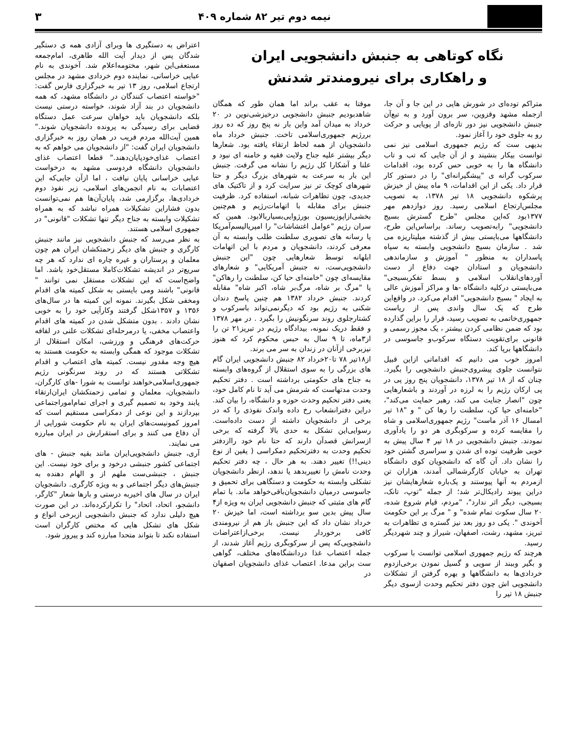نیمه دوم تیر ۸۲ شماره ۴۰۹ ۳
نگاه کوتاهی به جنبش دانشجویی ایران
و راهکاری برای نیرومندتر شدنش
متراکم توده‌ای در شورش هایی در این جا و آن جا، ازجمله مشهد وقزوین، سر برون آورد و به تبع‌آن جنبش دانشجویی نیز دور تازه‌ای از پویایی و حرکت رو به جلوی خود را آغاز نمود.
بدیهی ست که رژیم جمهوری اسلامی نیز نمی توانست بیکار بنشیند و از آن جایی که تب و تاب دانشگاه ها را به خوبی حس کرده بود، اقدامات سرکوب گرانه ی "پیشگیرانه‌ای" را در دستور کار قرار داد. یکی از این اقدامات، ۹ ماه پیش از خیزش پرشکوه دانشجویی ۱۸ تیر ۱۳۷۸، به تصویب مجلس‌ارتجاع اسلامی رسید. روز دوازدهم مهر ۱۳۷۷بود که‌این مجلس "طرح گسترش بسیج دانشجویی" رابه‌تصویب رساند. براساس‌این طرح، دانشگاهها می‌بایستی بیش از گذشته میلیتاریزه می شد . سازمان بسیج دانشجویی وابسته به سپاه پاسداران به منظور " آموزش و سازماندهی دانشجویان و استادان جهت دفاع از دست آوردهای‌انقلاب اسلامی و بسط تفکربسیجی" می‌بایستی درکلیه دانشگاه -ها و مراکز آموزش عالی به ایجاد " بسیج دانشجویی" اقدام می‌کرد. در واقع‌این طرح که یک سال واندی پس از ریاست جمهوری‌خاتمی به تصویب رسید، قرار را براین گذارده بود که ضمن نظامی کردن بیشتر ، یک مجوز رسمی و قانونی برای‌تقویت دستگاه سرکوب‌و جاسوسی در دانشگاهها برپا کند.
امروز خوب می دانیم که اقداماتی ازاین قبیل نتوانست جلوی پیشروی‌جنبش دانشجویی را بگیرد. چنان که از ۱۸ تیر ۱۳۷۸، دانشجویان پنج روز پی در پی ارکان رژیم را به لرزه در آوردند و باشعارهایی چون "انصار جنایت می کند، رهبر حمایت می‌کند"، "خامنه‌ای حیا کن، سلطنت را رها کن " و "۱۸ تیر امسال ۱۶ آذر ماست" رژیم جمهوری‌اسلامی و شاه را مقایسه کرده و سرکوبگری هر دو را یادآوری نمودند. جنبش دانشجویی در ۱۸ تیر ۴ سال پیش به خوبی ظرفیت توده ای شدن و سراسری گشتن خود را نشان داد. آن گاه که دانشجویان کوی دانشگاه تهران به خیابان کارگرشمالی آمدند، هزاران تن ازمردم به آنها پیوستند و یک‌باره شعارهایشان نیز دراین پیوند رادیکال‌تر شد؛ از جمله "توپ، تانک، بسیجی، دیگر اثر ندارد"، "مردم، قیام شروع شده، ۲۰ سال سکوت تمام شده" و " مرگ بر این حکومت آخوندی ". یکی دو روز بعد نیز گستره ی تظاهرات به تبریز، مشهد، رشت، اصفهان، شیراز و چند شهردیگر رسید.
هرچند که رژیم جمهوری اسلامی توانست با سرکوب و بگیر وببند از سویی و گسیل نمودن برخی‌ازدوم خردادی‌ها به دانشگاهها و بهره گرفتن از تشکلات دانشجویی اش چون دفتر تحکیم وحدت ازسوی دیگر جنبش ۱۸ تیر را
موقتا به عقب براند اما همان طور که همگان شاهدبودیم جنبش دانشجویی درخیزشی‌نوین در ۲۰ خرداد به میدان آمد واین بار نه پنج روز که ده روز بررژیم جمهوری‌اسلامی تاخت. جنبش خرداد ماه دانشجویان از همه لحاظ ارتقاء یافته بود. شعارها دیگر بیشتر علیه جناح ولایت فقیه و خامنه ای نبود و علنا و آشکارا کل رژیم را نشانه می گرفت. جنبش این بار به سرعت به شهرهای بزرگ دیگر و حتا شهرهای کوچک تر نیز سرایت کرد و از تاکتیک های جدیدی، چون تظاهرات شبانه، استفاده کرد. ظرفیت جنبش برای مقابله با اتهامات‌رژیم و هم‌چنین بخشی‌ازاپوزیسیون بورژوایی‌بسیاربالابود. همین که سران رژیم "عوامل اغتشاشات" را امپریالیسم‌آمریکا یا رسانه های تصویری سلطنت طلب وابسته به آن معرفی کردند، دانشجویان و مردم با این اتهامات ابلهانه توسط شعارهایی چون "این جنبش دانشجویی‌ست، نه جنبش آمریکایی" و شعارهای مقایسه‌ای چون "خامنه‌ای حیا کن، سلطنت را رهاکن" یا "مرگ بر شاه، مرگ‌بر شاه، اکبر شاه" مقابله کردند. جنبش خرداد ۱۳۸۲ هم چنین پاسخ دندان شکنی به رژیم بود که دیگرنمی‌تواند باسرکوب و کشتارجلوی روند سرنگونیش را بگیرد . در مهر ۱۳۷۸ و فقط دریک نمونه، بیدادگاه رژیم در تبریز۲۱ تن را از۳ماه، تا ۹ سال به حبس محکوم کرد که هنوز نیزبرخی ازآنان در زندان به سر می برند.
از۱۸تیر ۷۸ تا۲۰خرداد ۸۲ جنبش دانشجویی ایران گام های بزرگی را به سوی استقلال از گروه‌های وابسته به جناح های حکومتی برداشته است . دفتر تحکیم وحدت مدتهاست که شرمش می آید تا نام کامل خود، یعنی دفتر تحکیم وحدت حوزه و دانشگاه، را بیان کند. دراین دفترانشعاب رخ داده واندک نفوذی را که در برخی از دانشجویان داشته از دست داده‌است. رسوایی‌این تشکل به حدی بالا گرفته که برخی ازسرانش قصدآن دارند که حتا نام خود راازدفتر تحکیم وحدت به دفترتحکیم دمکراسی ( یقین از نوع دینی!!) تغییر دهند. به هر حال ، چه دفتر تحکیم وحدت نامش را تغییربدهد یا ندهد، ازنظر دانشجویان تشکلی وابسته به حکومت و دستگاهی برای تحمیق و جاسوسی درمیان دانشجویان‌باقی‌خواهد ماند. با تمام گام های مثبتی که جنبش دانشجویی ایران به ویژه از۴ سال پیش بدین سو برداشته است، اما خیزش ۲۰ خرداد نشان داد که این جنبش باز هم از نیرومندی کافی برخوردار نیست. برخی‌ازاعتراضات دانشجویی‌که پس از سرکوبگری رژیم آغاز شدند، از جمله اعتصاب غذا دردانشگاه‌های مختلف، گواهی ست براین مدعا. اعتصاب غذای دانشجویان اصفهان در
اعتراض به دستگیری ها وبرای آزادی همه ی دستگیر شدگان پس از دیدار آیت الله طاهری، امام‌جمعه مستعفی‌این شهر، مختومه‌اعلام شد. آخوندی به نام عبایی خراسانی، نماینده دوم خردادی مشهد در مجلس ارتجاع اسلامی، روز ۱۳ تیر به خبرگزاری فارس گفت: "خواسته اعتصاب کنندگان در دانشگاه مشهد، که همه دانشجویان در بند آزاد شوند، خواسته درستی نیست بلکه دانشجویان باید خواهان سرعت عمل دستگاه قضایی برای رسیدگی به پرونده دانشجویان شوند." همین آیت‌الله مردم فریب در همان روز به خبرگزاری دانشجویان ایران گفت: "از دانشجویان می خواهم که به اعتصاب غذای‌خودپایان‌دهند." قطعا اعتصاب غذای دانشجویان دانشگاه فردوسی مشهد به درخواست عبایی خراسانی پایان نیافت ، اما ازآن جایی‌که این اعتصابات به نام انجمن‌های اسلامی، زیر نفوذ دوم خردادی‌ها، برگزارمی شد، پایان‌آن‌ها هم نمی‌توانست بدون فشاراین تشکیلات همراه نباشد که به همراه تشکیلات وابسته به جناح دیگر تنها تشکلات "قانونی" در جمهوری اسلامی هستند.
به نظر می‌رسد که جنبش دانشجویی نیز مانند جنبش کارگری و جنبش های دیگر زحمتکشان ایران هم چون معلمان و پرستاران و غیره چاره ای ندارد که هر چه سریع‌تر در اندیشه تشکلات‌کاملا مستقل‌خود باشد. اما واضح‌است که این تشکلات مستقل نمی توانند " قانونی" باشند ومی بایستی به شکل کمیته های اقدام ومخفی شکل بگیرند. نمونه این کمیته ها در سال‌های ۱۳۵۶ و ۱۳۵۷شکل گرفتند وکارآیی خود را به خوبی نشان دادند . بدون متشکل شدن در کمیته های اقدام واعتصاب مخفی، یا درمرحله‌ای تشکلات علنی در لفافه حرکت‌های فرهنگی و ورزشی، امکان استقلال از تشکلات موجود که همگی وابسته به حکومت هستند به هیچ وجه مقدور نیست. کمیته های اعتصاب و اقدام تشکلاتی هستند که در روند سرنگونی رژیم جمهوری‌اسلامی‌خواهند توانست به شورا -های کارگران، دانشجویان، معلمان و تمامی زحمتکشان ایران‌ارتقاء یابند وخود به تصمیم گیری و اجرای تمام‌اموراجتماعی بپردازند و این نوعی از دمکراسی مستقیم است که امروز کمونیست‌های ایران به نام حکومت شورایی از آن دفاع می کنند و برای استقرارش در ایران مبارزه می نمایند.
آری، جنبش دانشجویی‌ایران مانند بقیه جنبش - های اجتماعی کشور جنبشی درخود و برای خود نیست. این جنبش ، جنبشی‌ست ملهم از و الهام دهنده به جنبش‌های دیگر اجتماعی و به ویژه کارگری. دانشجویان ایران در سال های اخیربه درستی و بارها شعار "کارگر، دانشجو، اتحاد، اتحاد" را تکرارکرده‌اند. در این صورت هیچ دلیلی ندارد که جنبش دانشجویی ازبرخی انواع و شکل های تشکل هایی که مختص کارگران است استفاده نکند تا بتواند متحدا مبارزه کند و پیروز شود.